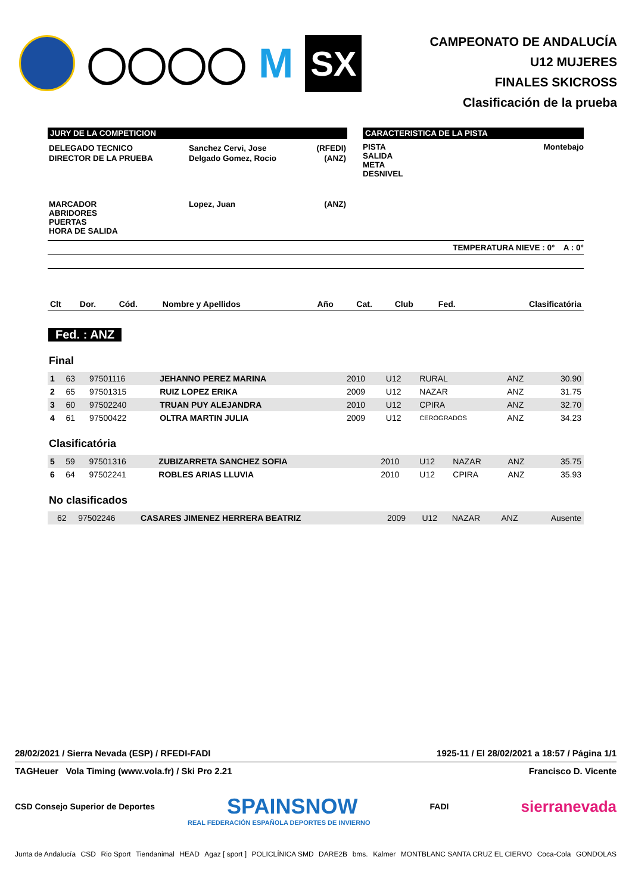◯◯◯◯
M
SX
CAMPEONATO DE ANDALUCÍA
U12 MUJERES
FINALES SKICROSS
Clasificación de la prueba
JURY DE LA COMPETICION
| DELEGADO TECNICO | Sanchez Cervi, Jose | (RFEDI) |
| DIRECTOR DE LA PRUEBA | Delgado Gomez, Rocio | (ANZ) |
| MARCADOR ABRIDORES PUERTAS HORA DE SALIDA | Lopez, Juan | (ANZ) |
CARACTERISTICA DE LA PISTA
PISTA
SALIDA
META
DESNIVEL
Montebajo
TEMPERATURA NIEVE : 0° A : 0°
| Clt | Dor. | Cód. | Nombre y Apellidos | Año | Cat. | Club | Fed. | Clasificatória |
| --- | --- | --- | --- | --- | --- | --- | --- | --- |
Fed. : ANZ
Final
| 1 | 63 | 97501116 | JEHANNO PEREZ MARINA | 2010 | U12 | RURAL | ANZ | 30.90 |
| 2 | 65 | 97501315 | RUIZ LOPEZ ERIKA | 2009 | U12 | NAZAR | ANZ | 31.75 |
| 3 | 60 | 97502240 | TRUAN PUY ALEJANDRA | 2010 | U12 | CPIRA | ANZ | 32.70 |
| 4 | 61 | 97500422 | OLTRA MARTIN JULIA | 2009 | U12 | CEROGRADOS | ANZ | 34.23 |
Clasificatória
| 5 | 59 | 97501316 | ZUBIZARRETA SANCHEZ SOFIA | 2010 | U12 | NAZAR | ANZ | 35.75 |
| 6 | 64 | 97502241 | ROBLES ARIAS LLUVIA | 2010 | U12 | CPIRA | ANZ | 35.93 |
No clasificados
| | 62 | 97502246 | CASARES JIMENEZ HERRERA BEATRIZ | 2009 | U12 | NAZAR | ANZ | Ausente |
28/02/2021 / Sierra Nevada (ESP) / RFEDI-FADI 1925-11 / El 28/02/2021 a 18:57 / Página 1/1
TAGHeuer Vola Timing (www.vola.fr) / Ski Pro 2.21 Francisco D. Vicente
CSD Consejo Superior de Deportes SPAINSNOW FADI sierranevada
REAL FEDERACIÓN ESPAÑOLA DEPORTES DE INVIERNO
Junta de Andalucía CSD Rio Sport Tiendanimal HEAD Agaz [ sport ] POLICLÍNICA SMD DARE2B bms. Kalmer MONTBLANC SANTA CRUZ EL CIERVO Coca-Cola GONDOLAS